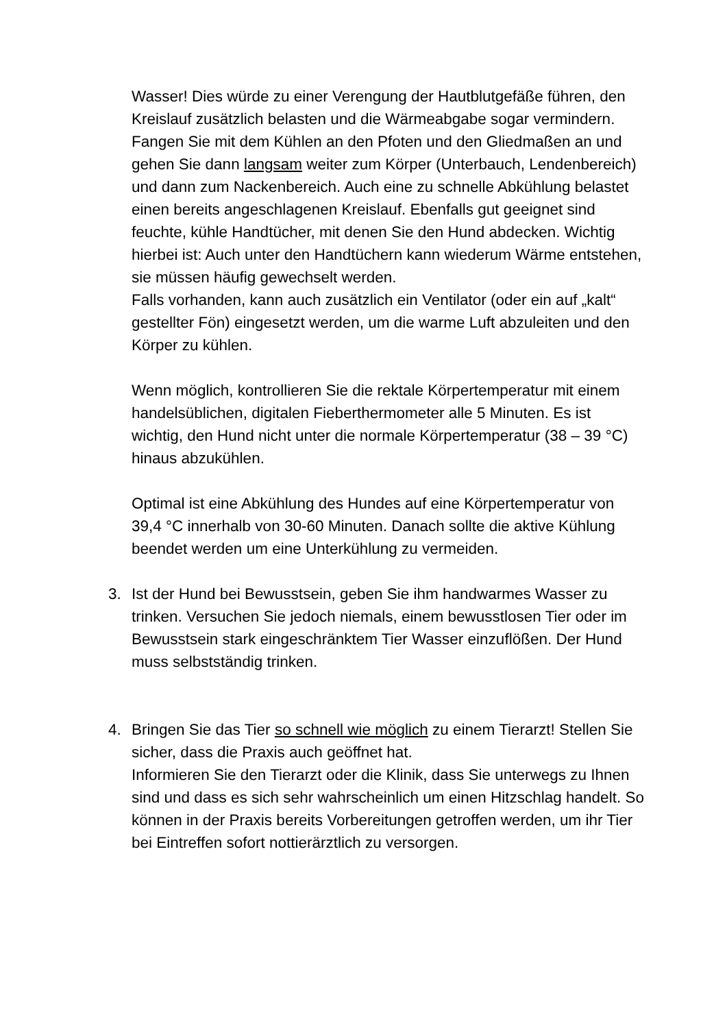Wasser! Dies würde zu einer Verengung der Hautblutgefäße führen, den Kreislauf zusätzlich belasten und die Wärmeabgabe sogar vermindern.
Fangen Sie mit dem Kühlen an den Pfoten und den Gliedmaßen an und gehen Sie dann langsam weiter zum Körper (Unterbauch, Lendenbereich) und dann zum Nackenbereich. Auch eine zu schnelle Abkühlung belastet einen bereits angeschlagenen Kreislauf. Ebenfalls gut geeignet sind feuchte, kühle Handtücher, mit denen Sie den Hund abdecken. Wichtig hierbei ist: Auch unter den Handtüchern kann wiederum Wärme entstehen, sie müssen häufig gewechselt werden.
Falls vorhanden, kann auch zusätzlich ein Ventilator (oder ein auf „kalt“ gestellter Fön) eingesetzt werden, um die warme Luft abzuleiten und den Körper zu kühlen.
Wenn möglich, kontrollieren Sie die rektale Körpertemperatur mit einem handelsüblichen, digitalen Fieberthermometer alle 5 Minuten. Es ist wichtig, den Hund nicht unter die normale Körpertemperatur (38 – 39 °C) hinaus abzukühlen.
Optimal ist eine Abkühlung des Hundes auf eine Körpertemperatur von 39,4 °C innerhalb von 30-60 Minuten. Danach sollte die aktive Kühlung beendet werden um eine Unterkühlung zu vermeiden.
3. Ist der Hund bei Bewusstsein, geben Sie ihm handwarmes Wasser zu trinken. Versuchen Sie jedoch niemals, einem bewusstlosen Tier oder im Bewusstsein stark eingeschränktem Tier Wasser einzuflößen. Der Hund muss selbstständig trinken.
4. Bringen Sie das Tier so schnell wie möglich zu einem Tierarzt! Stellen Sie sicher, dass die Praxis auch geöffnet hat.
Informieren Sie den Tierarzt oder die Klinik, dass Sie unterwegs zu Ihnen sind und dass es sich sehr wahrscheinlich um einen Hitzschlag handelt. So können in der Praxis bereits Vorbereitungen getroffen werden, um ihr Tier bei Eintreffen sofort nottierärztlich zu versorgen.